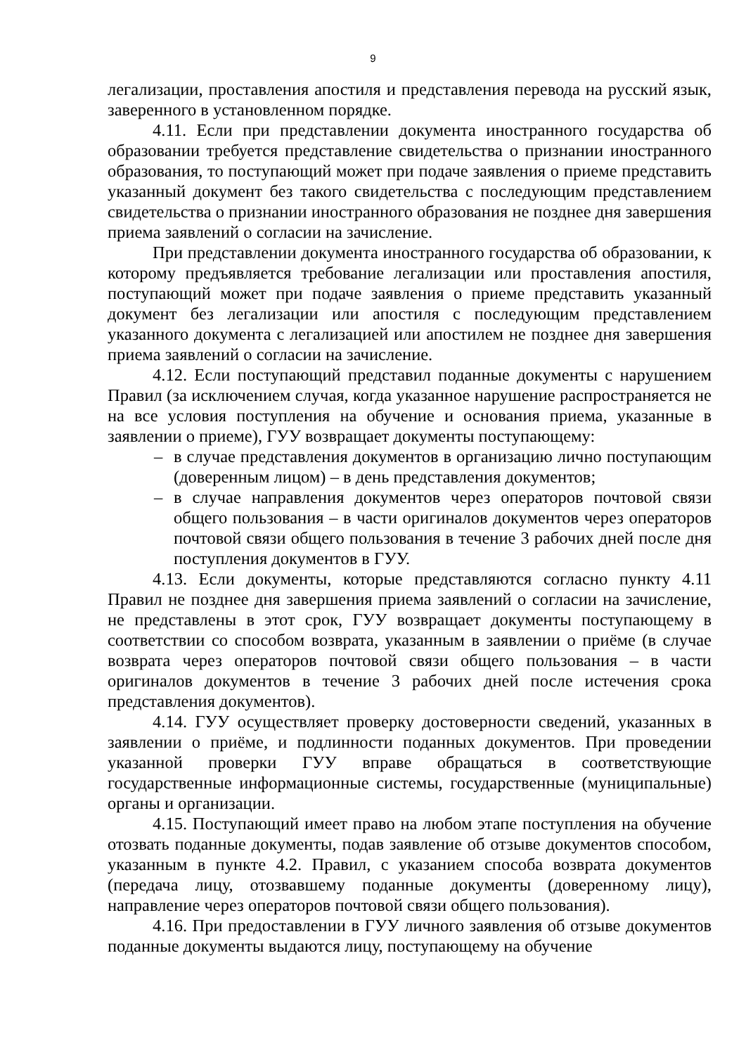9
легализации, проставления апостиля и представления перевода на русский язык, заверенного в установленном порядке.
4.11. Если при представлении документа иностранного государства об образовании требуется представление свидетельства о признании иностранного образования, то поступающий может при подаче заявления о приеме представить указанный документ без такого свидетельства с последующим представлением свидетельства о признании иностранного образования не позднее дня завершения приема заявлений о согласии на зачисление.
При представлении документа иностранного государства об образовании, к которому предъявляется требование легализации или проставления апостиля, поступающий может при подаче заявления о приеме представить указанный документ без легализации или апостиля с последующим представлением указанного документа с легализацией или апостилем не позднее дня завершения приема заявлений о согласии на зачисление.
4.12. Если поступающий представил поданные документы с нарушением Правил (за исключением случая, когда указанное нарушение распространяется не на все условия поступления на обучение и основания приема, указанные в заявлении о приеме), ГУУ возвращает документы поступающему:
– в случае представления документов в организацию лично поступающим (доверенным лицом) – в день представления документов;
– в случае направления документов через операторов почтовой связи общего пользования – в части оригиналов документов через операторов почтовой связи общего пользования в течение 3 рабочих дней после дня поступления документов в ГУУ.
4.13. Если документы, которые представляются согласно пункту 4.11 Правил не позднее дня завершения приема заявлений о согласии на зачисление, не представлены в этот срок, ГУУ возвращает документы поступающему в соответствии со способом возврата, указанным в заявлении о приёме (в случае возврата через операторов почтовой связи общего пользования – в части оригиналов документов в течение 3 рабочих дней после истечения срока представления документов).
4.14. ГУУ осуществляет проверку достоверности сведений, указанных в заявлении о приёме, и подлинности поданных документов. При проведении указанной проверки ГУУ вправе обращаться в соответствующие государственные информационные системы, государственные (муниципальные) органы и организации.
4.15. Поступающий имеет право на любом этапе поступления на обучение отозвать поданные документы, подав заявление об отзыве документов способом, указанным в пункте 4.2. Правил, с указанием способа возврата документов (передача лицу, отозвавшему поданные документы (доверенному лицу), направление через операторов почтовой связи общего пользования).
4.16. При предоставлении в ГУУ личного заявления об отзыве документов поданные документы выдаются лицу, поступающему на обучение